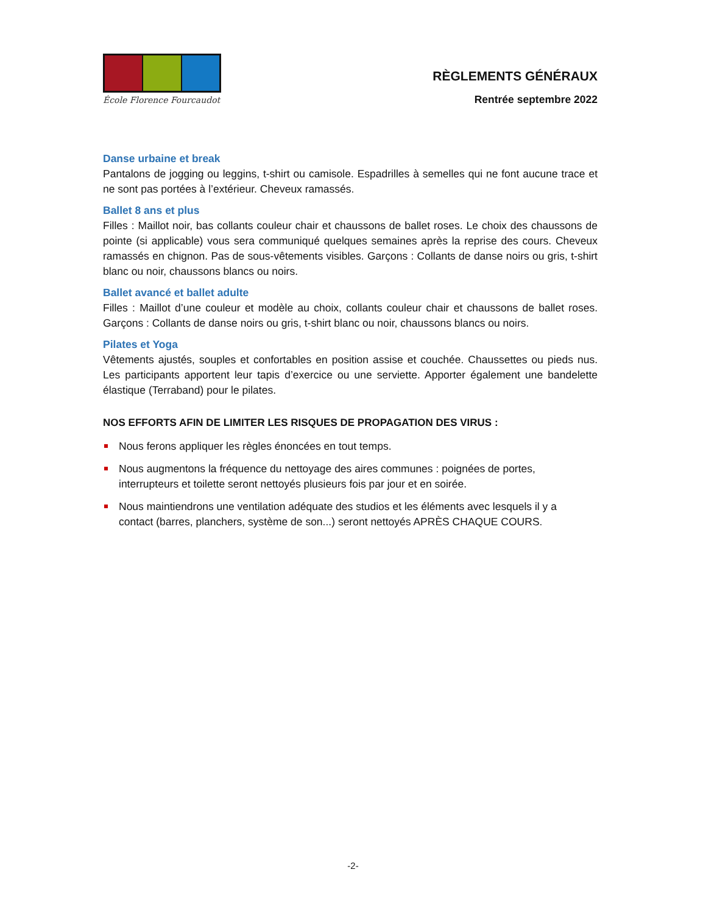École Florence Fourcaudot
RÈGLEMENTS GÉNÉRAUX
Rentrée septembre 2022
Danse urbaine et break
Pantalons de jogging ou leggins, t-shirt ou camisole. Espadrilles à semelles qui ne font aucune trace et ne sont pas portées à l’extérieur. Cheveux ramassés.
Ballet 8 ans et plus
Filles : Maillot noir, bas collants couleur chair et chaussons de ballet roses. Le choix des chaussons de pointe (si applicable) vous sera communiqué quelques semaines après la reprise des cours. Cheveux ramassés en chignon. Pas de sous-vêtements visibles. Garçons : Collants de danse noirs ou gris, t-shirt blanc ou noir, chaussons blancs ou noirs.
Ballet avancé et ballet adulte
Filles : Maillot d’une couleur et modèle au choix, collants couleur chair et chaussons de ballet roses. Garçons : Collants de danse noirs ou gris, t-shirt blanc ou noir, chaussons blancs ou noirs.
Pilates et Yoga
Vêtements ajustés, souples et confortables en position assise et couchée. Chaussettes ou pieds nus. Les participants apportent leur tapis d’exercice ou une serviette. Apporter également une bandelette élastique (Terraband) pour le pilates.
NOS EFFORTS AFIN DE LIMITER LES RISQUES DE PROPAGATION DES VIRUS :
Nous ferons appliquer les règles énoncées en tout temps.
Nous augmentons la fréquence du nettoyage des aires communes : poignées de portes, interrupteurs et toilette seront nettoyés plusieurs fois par jour et en soirée.
Nous maintiendrons une ventilation adéquate des studios et les éléments avec lesquels il y a contact (barres, planchers, système de son...) seront nettoyés APRÈS CHAQUE COURS.
-2-